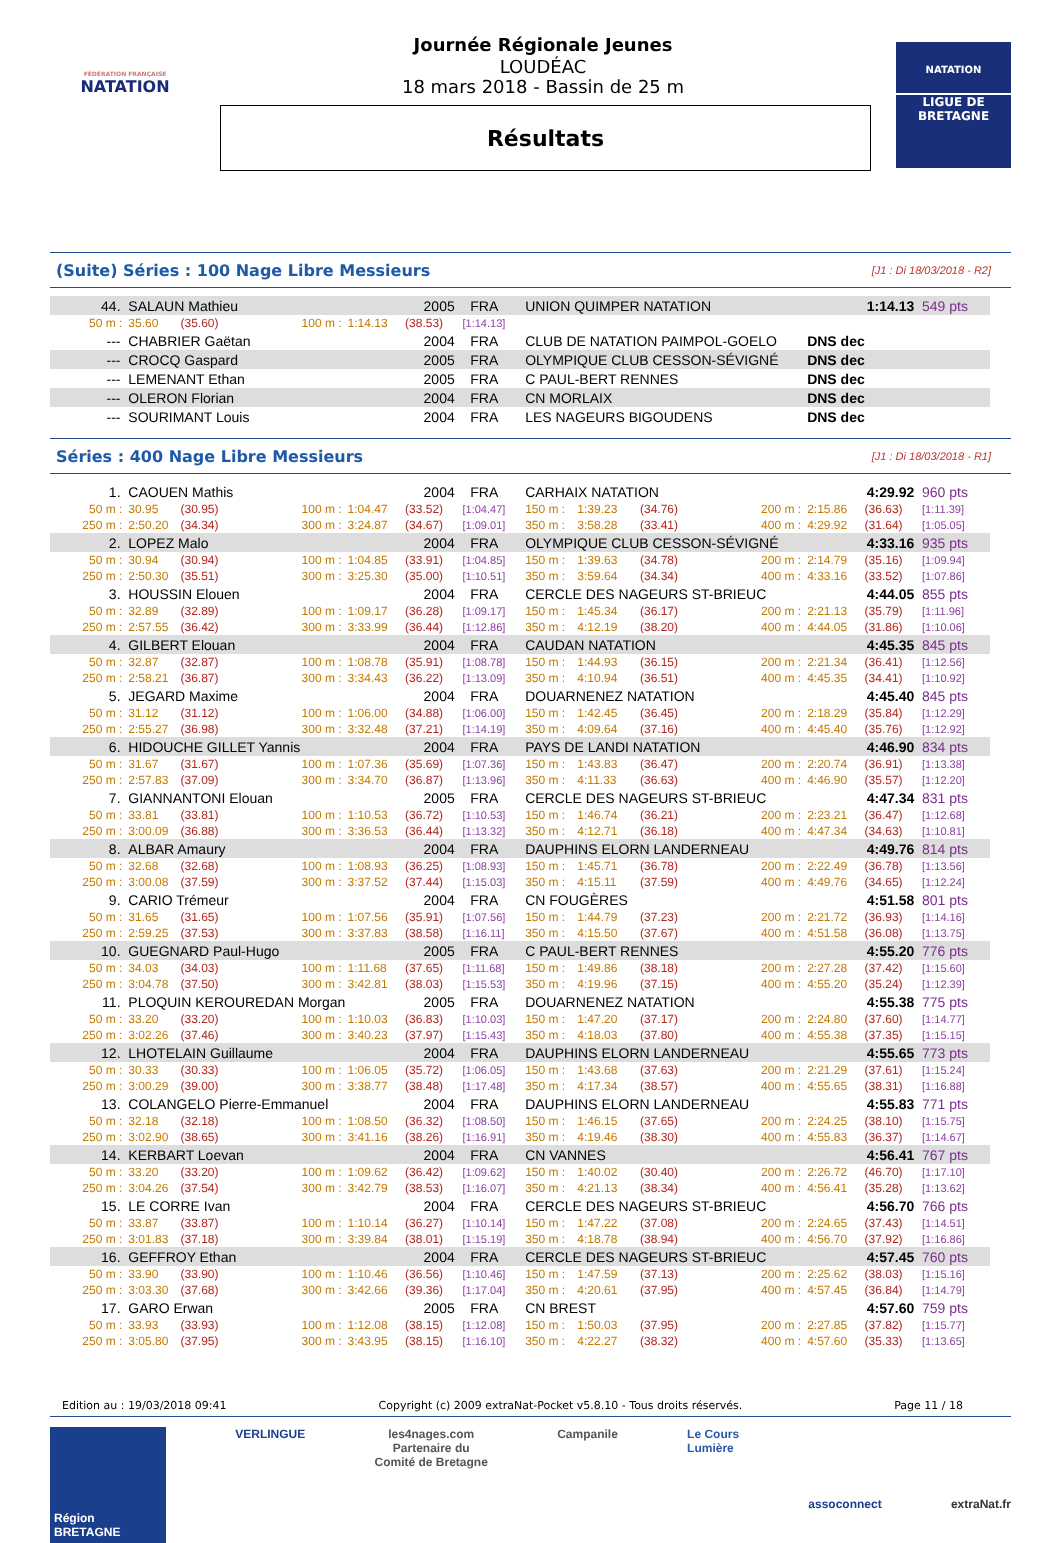FÉDÉRATION FRANÇAISE
NATATION
Journée Régionale Jeunes
LOUDÉAC
18 mars 2018 - Bassin de 25 m
Résultats
NATATION
LIGUE DE
BRETAGNE
(Suite) Séries : 100 Nage Libre Messieurs [J1 : Di 18/03/2018 - R2]
| 44. | SALAUN Mathieu | | | | 2005 | FRA | UNION QUIMPER NATATION | 1:14.13 | 549 pts |
| 50 m : | 35.60 | (35.60) | 100 m : | 1:14.13 | (38.53) | [1:14.13] | | | |
| --- | CHABRIER Gaëtan | | | | 2004 | FRA | CLUB DE NATATION PAIMPOL-GOELO | DNS dec | |
| --- | CROCQ Gaspard | | | | 2005 | FRA | OLYMPIQUE CLUB CESSON-SÉVIGNÉ | DNS dec | |
| --- | LEMENANT Ethan | | | | 2005 | FRA | C PAUL-BERT RENNES | DNS dec | |
| --- | OLERON Florian | | | | 2004 | FRA | CN MORLAIX | DNS dec | |
| --- | SOURIMANT Louis | | | | 2004 | FRA | LES NAGEURS BIGOUDENS | DNS dec | |
Séries : 400 Nage Libre Messieurs [J1 : Di 18/03/2018 - R1]
| 1. | CAOUEN Mathis | | | | 2004 | FRA | CARHAIX NATATION | | | | 4:29.92 | | 960 pts |
| 50 m : | 30.95 | (30.95) | 100 m : | 1:04.47 | (33.52) | [1:04.47] | 150 m : | 1:39.23 | (34.76) | 200 m : | 2:15.86 | (36.63) | [1:11.39] |
| 250 m : | 2:50.20 | (34.34) | 300 m : | 3:24.87 | (34.67) | [1:09.01] | 350 m : | 3:58.28 | (33.41) | 400 m : | 4:29.92 | (31.64) | [1:05.05] |
| 2. | LOPEZ Malo | | | | 2004 | FRA | OLYMPIQUE CLUB CESSON-SÉVIGNÉ | | | | 4:33.16 | | 935 pts |
| 50 m : | 30.94 | (30.94) | 100 m : | 1:04.85 | (33.91) | [1:04.85] | 150 m : | 1:39.63 | (34.78) | 200 m : | 2:14.79 | (35.16) | [1:09.94] |
| 250 m : | 2:50.30 | (35.51) | 300 m : | 3:25.30 | (35.00) | [1:10.51] | 350 m : | 3:59.64 | (34.34) | 400 m : | 4:33.16 | (33.52) | [1:07.86] |
| 3. | HOUSSIN Elouen | | | | 2004 | FRA | CERCLE DES NAGEURS ST-BRIEUC | | | | 4:44.05 | | 855 pts |
| 50 m : | 32.89 | (32.89) | 100 m : | 1:09.17 | (36.28) | [1:09.17] | 150 m : | 1:45.34 | (36.17) | 200 m : | 2:21.13 | (35.79) | [1:11.96] |
| 250 m : | 2:57.55 | (36.42) | 300 m : | 3:33.99 | (36.44) | [1:12.86] | 350 m : | 4:12.19 | (38.20) | 400 m : | 4:44.05 | (31.86) | [1:10.06] |
| 4. | GILBERT Elouan | | | | 2004 | FRA | CAUDAN NATATION | | | | 4:45.35 | | 845 pts |
| 50 m : | 32.87 | (32.87) | 100 m : | 1:08.78 | (35.91) | [1:08.78] | 150 m : | 1:44.93 | (36.15) | 200 m : | 2:21.34 | (36.41) | [1:12.56] |
| 250 m : | 2:58.21 | (36.87) | 300 m : | 3:34.43 | (36.22) | [1:13.09] | 350 m : | 4:10.94 | (36.51) | 400 m : | 4:45.35 | (34.41) | [1:10.92] |
| 5. | JEGARD Maxime | | | | 2004 | FRA | DOUARNENEZ NATATION | | | | 4:45.40 | | 845 pts |
| 50 m : | 31.12 | (31.12) | 100 m : | 1:06.00 | (34.88) | [1:06.00] | 150 m : | 1:42.45 | (36.45) | 200 m : | 2:18.29 | (35.84) | [1:12.29] |
| 250 m : | 2:55.27 | (36.98) | 300 m : | 3:32.48 | (37.21) | [1:14.19] | 350 m : | 4:09.64 | (37.16) | 400 m : | 4:45.40 | (35.76) | [1:12.92] |
| 6. | HIDOUCHE GILLET Yannis | | | | 2004 | FRA | PAYS DE LANDI NATATION | | | | 4:46.90 | | 834 pts |
| 50 m : | 31.67 | (31.67) | 100 m : | 1:07.36 | (35.69) | [1:07.36] | 150 m : | 1:43.83 | (36.47) | 200 m : | 2:20.74 | (36.91) | [1:13.38] |
| 250 m : | 2:57.83 | (37.09) | 300 m : | 3:34.70 | (36.87) | [1:13.96] | 350 m : | 4:11.33 | (36.63) | 400 m : | 4:46.90 | (35.57) | [1:12.20] |
| 7. | GIANNANTONI Elouan | | | | 2005 | FRA | CERCLE DES NAGEURS ST-BRIEUC | | | | 4:47.34 | | 831 pts |
| 50 m : | 33.81 | (33.81) | 100 m : | 1:10.53 | (36.72) | [1:10.53] | 150 m : | 1:46.74 | (36.21) | 200 m : | 2:23.21 | (36.47) | [1:12.68] |
| 250 m : | 3:00.09 | (36.88) | 300 m : | 3:36.53 | (36.44) | [1:13.32] | 350 m : | 4:12.71 | (36.18) | 400 m : | 4:47.34 | (34.63) | [1:10.81] |
| 8. | ALBAR Amaury | | | | 2004 | FRA | DAUPHINS ELORN LANDERNEAU | | | | 4:49.76 | | 814 pts |
| 50 m : | 32.68 | (32.68) | 100 m : | 1:08.93 | (36.25) | [1:08.93] | 150 m : | 1:45.71 | (36.78) | 200 m : | 2:22.49 | (36.78) | [1:13.56] |
| 250 m : | 3:00.08 | (37.59) | 300 m : | 3:37.52 | (37.44) | [1:15.03] | 350 m : | 4:15.11 | (37.59) | 400 m : | 4:49.76 | (34.65) | [1:12.24] |
| 9. | CARIO Trémeur | | | | 2004 | FRA | CN FOUGÈRES | | | | 4:51.58 | | 801 pts |
| 50 m : | 31.65 | (31.65) | 100 m : | 1:07.56 | (35.91) | [1:07.56] | 150 m : | 1:44.79 | (37.23) | 200 m : | 2:21.72 | (36.93) | [1:14.16] |
| 250 m : | 2:59.25 | (37.53) | 300 m : | 3:37.83 | (38.58) | [1:16.11] | 350 m : | 4:15.50 | (37.67) | 400 m : | 4:51.58 | (36.08) | [1:13.75] |
| 10. | GUEGNARD Paul-Hugo | | | | 2005 | FRA | C PAUL-BERT RENNES | | | | 4:55.20 | | 776 pts |
| 50 m : | 34.03 | (34.03) | 100 m : | 1:11.68 | (37.65) | [1:11.68] | 150 m : | 1:49.86 | (38.18) | 200 m : | 2:27.28 | (37.42) | [1:15.60] |
| 250 m : | 3:04.78 | (37.50) | 300 m : | 3:42.81 | (38.03) | [1:15.53] | 350 m : | 4:19.96 | (37.15) | 400 m : | 4:55.20 | (35.24) | [1:12.39] |
| 11. | PLOQUIN KEROUREDAN Morgan | | | | 2005 | FRA | DOUARNENEZ NATATION | | | | 4:55.38 | | 775 pts |
| 50 m : | 33.20 | (33.20) | 100 m : | 1:10.03 | (36.83) | [1:10.03] | 150 m : | 1:47.20 | (37.17) | 200 m : | 2:24.80 | (37.60) | [1:14.77] |
| 250 m : | 3:02.26 | (37.46) | 300 m : | 3:40.23 | (37.97) | [1:15.43] | 350 m : | 4:18.03 | (37.80) | 400 m : | 4:55.38 | (37.35) | [1:15.15] |
| 12. | LHOTELAIN Guillaume | | | | 2004 | FRA | DAUPHINS ELORN LANDERNEAU | | | | 4:55.65 | | 773 pts |
| 50 m : | 30.33 | (30.33) | 100 m : | 1:06.05 | (35.72) | [1:06.05] | 150 m : | 1:43.68 | (37.63) | 200 m : | 2:21.29 | (37.61) | [1:15.24] |
| 250 m : | 3:00.29 | (39.00) | 300 m : | 3:38.77 | (38.48) | [1:17.48] | 350 m : | 4:17.34 | (38.57) | 400 m : | 4:55.65 | (38.31) | [1:16.88] |
| 13. | COLANGELO Pierre-Emmanuel | | | | 2004 | FRA | DAUPHINS ELORN LANDERNEAU | | | | 4:55.83 | | 771 pts |
| 50 m : | 32.18 | (32.18) | 100 m : | 1:08.50 | (36.32) | [1:08.50] | 150 m : | 1:46.15 | (37.65) | 200 m : | 2:24.25 | (38.10) | [1:15.75] |
| 250 m : | 3:02.90 | (38.65) | 300 m : | 3:41.16 | (38.26) | [1:16.91] | 350 m : | 4:19.46 | (38.30) | 400 m : | 4:55.83 | (36.37) | [1:14.67] |
| 14. | KERBART Loevan | | | | 2004 | FRA | CN VANNES | | | | 4:56.41 | | 767 pts |
| 50 m : | 33.20 | (33.20) | 100 m : | 1:09.62 | (36.42) | [1:09.62] | 150 m : | 1:40.02 | (30.40) | 200 m : | 2:26.72 | (46.70) | [1:17.10] |
| 250 m : | 3:04.26 | (37.54) | 300 m : | 3:42.79 | (38.53) | [1:16.07] | 350 m : | 4:21.13 | (38.34) | 400 m : | 4:56.41 | (35.28) | [1:13.62] |
| 15. | LE CORRE Ivan | | | | 2004 | FRA | CERCLE DES NAGEURS ST-BRIEUC | | | | 4:56.70 | | 766 pts |
| 50 m : | 33.87 | (33.87) | 100 m : | 1:10.14 | (36.27) | [1:10.14] | 150 m : | 1:47.22 | (37.08) | 200 m : | 2:24.65 | (37.43) | [1:14.51] |
| 250 m : | 3:01.83 | (37.18) | 300 m : | 3:39.84 | (38.01) | [1:15.19] | 350 m : | 4:18.78 | (38.94) | 400 m : | 4:56.70 | (37.92) | [1:16.86] |
| 16. | GEFFROY Ethan | | | | 2004 | FRA | CERCLE DES NAGEURS ST-BRIEUC | | | | 4:57.45 | | 760 pts |
| 50 m : | 33.90 | (33.90) | 100 m : | 1:10.46 | (36.56) | [1:10.46] | 150 m : | 1:47.59 | (37.13) | 200 m : | 2:25.62 | (38.03) | [1:15.16] |
| 250 m : | 3:03.30 | (37.68) | 300 m : | 3:42.66 | (39.36) | [1:17.04] | 350 m : | 4:20.61 | (37.95) | 400 m : | 4:57.45 | (36.84) | [1:14.79] |
| 17. | GARO Erwan | | | | 2005 | FRA | CN BREST | | | | 4:57.60 | | 759 pts |
| 50 m : | 33.93 | (33.93) | 100 m : | 1:12.08 | (38.15) | [1:12.08] | 150 m : | 1:50.03 | (37.95) | 200 m : | 2:27.85 | (37.82) | [1:15.77] |
| 250 m : | 3:05.80 | (37.95) | 300 m : | 3:43.95 | (38.15) | [1:16.10] | 350 m : | 4:22.27 | (38.32) | 400 m : | 4:57.60 | (35.33) | [1:13.65] |
Edition au : 19/03/2018 09:41 Copyright (c) 2009 extraNat-Pocket v5.8.10 - Tous droits réservés. Page 11 / 18
Région BRETAGNE
VERLINGUE les4nages.com
Partenaire du
Comité de Bretagne
Campanile Le Cours
Lumière
assoconnect extraNat.fr